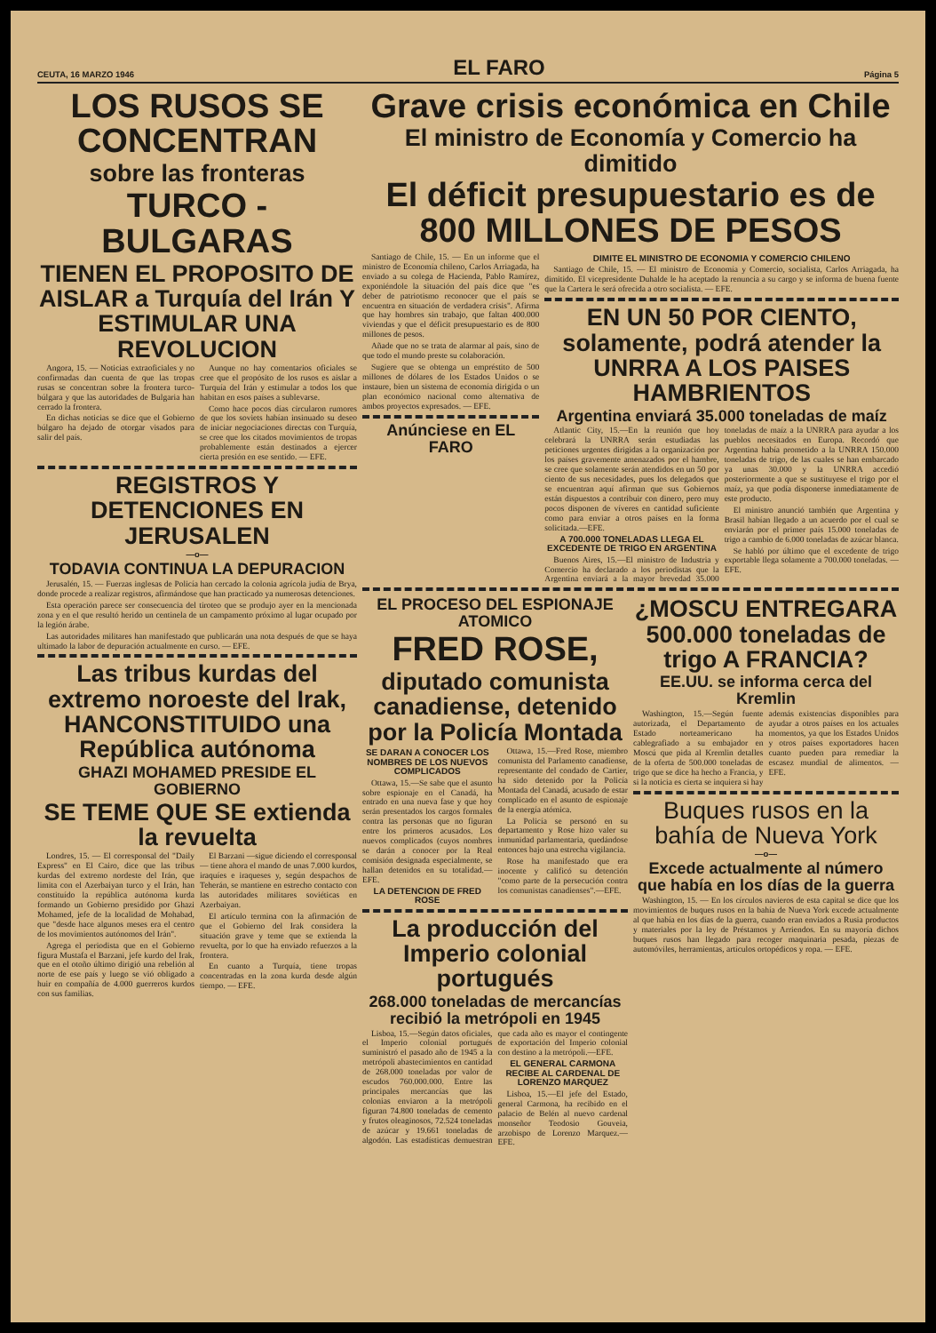CEUTA, 16 MARZO 1946 EL FARO Página 5
LOS RUSOS SE CONCENTRAN
sobre las fronteras
TURCO - BULGARAS
TIENEN EL PROPOSITO DE AISLAR a Turquía del Irán Y ESTIMULAR UNA REVOLUCION
Angora, 15. — Noticias extraoficiales y no confirmadas dan cuenta de que las tropas rusas se concentran sobre la frontera turco-búlgara y que las autoridades de Bulgaria han cerrado la frontera.
En dichas noticias se dice que el Gobierno búlgaro ha dejado de otorgar visados para salir del país.
Aunque no hay comentarios oficiales se cree que el propósito de los rusos es aislar a Turquía del Irán y estimular a todos los que habitan en esos países a sublevarse.
Como hace pocos días circularon rumores de que los soviets habían insinuado su deseo de iniciar negociaciones directas con Turquía, se cree que los citados movimientos de tropas probablemente están destinados a ejercer cierta presión en ese sentido. — EFE.
REGISTROS Y DETENCIONES EN JERUSALEN
—o—
TODAVIA CONTINUA LA DEPURACION
Jerusalén, 15. — Fuerzas inglesas de Policía han cercado la colonia agrícola judía de Brya, donde procede a realizar registros, afirmándose que han practicado ya numerosas detenciones.
Esta operación parece ser consecuencia del tiroteo que se produjo ayer en la mencionada zona y en el que resultó herido un centinela de un campamento próximo al lugar ocupado por la legión árabe.
Las autoridades militares han manifestado que publicarán una nota después de que se haya ultimado la labor de depuración actualmente en curso. — EFE.
Las tribus kurdas del extremo noroeste del Irak, HANCONSTITUIDO una República autónoma
GHAZI MOHAMED PRESIDE EL GOBIERNO
SE TEME QUE SE extienda la revuelta
Londres, 15. — El corresponsal del "Daily Express" en El Cairo, dice que las tribus kurdas del extremo nordeste del Irán, que limita con el Azerbaiyan turco y el Irán, han constituído la república autónoma kurda formando un Gobierno presidido por Ghazi Mohamed, jefe de la localidad de Mohabad, que "desde hace algunos meses era el centro de los movimientos autónomos del Irán".
Agrega el periodista que en el Gobierno figura Mustafa el Barzani, jefe kurdo del Irak, que en el otoño último dirigió una rebelión al norte de ese país y luego se vió obligado a huir en compañía de 4.000 guerreros kurdos con sus familias.
El Barzani —sigue diciendo el corresponsal— tiene ahora el mando de unas 7.000 kurdos, iraquíes e iraqueses y, según despachos de Teherán, se mantiene en estrecho contacto con las autoridades militares soviéticas en Azerbaiyan.
El artículo termina con la afirmación de que el Gobierno del Irak considera la situación grave y teme que se extienda la revuelta, por lo que ha enviado refuerzos a la frontera.
En cuanto a Turquía, tiene tropas concentradas en la zona kurda desde algún tiempo. — EFE.
Grave crisis económica en Chile
El ministro de Economía y Comercio ha dimitido
El déficit presupuestario es de 800 MILLONES DE PESOS
Santiago de Chile, 15. — En un informe que el ministro de Economía chileno, Carlos Arriagada, ha enviado a su colega de Hacienda, Pablo Ramírez, exponiéndole la situación del país dice que "es deber de patriotismo reconocer que el país se encuentra en situación de verdadera crisis". Afirma que hay hombres sin trabajo, que faltan 400.000 viviendas y que el déficit presupuestario es de 800 millones de pesos.
Añade que no se trata de alarmar al país, sino de que todo el mundo preste su colaboración.
Sugiere que se obtenga un empréstito de 500 millones de dólares de los Estados Unidos o se instaure, bien un sistema de economía dirigida o un plan económico nacional como alternativa de ambos proyectos expresados. — EFE.
Anúnciese en EL FARO
DIMITE EL MINISTRO DE ECONOMIA Y COMERCIO CHILENO
Santiago de Chile, 15. — El ministro de Economía y Comercio, socialista, Carlos Arriagada, ha dimitido. El vicepresidente Duhalde le ha aceptado la renuncia a su cargo y se informa de buena fuente que la Cartera le será ofrecida a otro socialista. — EFE.
EN UN 50 POR CIENTO, solamente, podrá atender la UNRRA A LOS PAISES HAMBRIENTOS
Argentina enviará 35.000 toneladas de maíz
Atlantic City, 15.—En la reunión que hoy celebrará la UNRRA serán estudiadas las peticiones urgentes dirigidas a la organización por los países gravemente amenazados por el hambre, se cree que solamente serán atendidos en un 50 por ciento de sus necesidades, pues los delegados que se encuentran aquí afirman que sus Gobiernos están dispuestos a contribuir con dinero, pero muy pocos disponen de víveres en cantidad suficiente como para enviar a otros países en la forma solicitada.—EFE.
A 700.000 TONELADAS LLEGA EL EXCEDENTE DE TRIGO EN ARGENTINA
Buenos Aires, 15.—El ministro de Industria y Comercio ha declarado a los periodistas que la Argentina enviará a la mayor brevedad 35.000 toneladas de maíz a la UNRRA para ayudar a los pueblos necesitados en Europa. Recordó que Argentina había prometido a la UNRRA 150.000 toneladas de trigo, de las cuales se han embarcado ya unas 30.000 y la UNRRA accedió posteriormente a que se sustituyese el trigo por el maíz, ya que podía disponerse inmediatamente de este producto.
El ministro anunció también que Argentina y Brasil habían llegado a un acuerdo por el cual se enviarán por el primer país 15.000 toneladas de trigo a cambio de 6.000 toneladas de azúcar blanca.
Se habló por último que el excedente de trigo exportable llega solamente a 700.000 toneladas. —EFE.
EL PROCESO DEL ESPIONAJE ATOMICO
FRED ROSE,
diputado comunista canadiense, detenido por la Policía Montada
SE DARAN A CONOCER LOS NOMBRES DE LOS NUEVOS COMPLICADOS
Ottawa, 15.—Se sabe que el asunto sobre espionaje en el Canadá, ha entrado en una nueva fase y que hoy serán presentados los cargos formales contra las personas que no figuran entre los primeros acusados. Los nuevos complicados (cuyos nombres se darán a conocer por la Real comisión designada especialmente, se hallan detenidos en su totalidad.—EFE.
LA DETENCION DE FRED ROSE
Ottawa, 15.—Fred Rose, miembro comunista del Parlamento canadiense, representante del condado de Cartier, ha sido detenido por la Policía Montada del Canadá, acusado de estar complicado en el asunto de espionaje de la energía atómica.
La Policía se personó en su departamento y Rose hizo valer su inmunidad parlamentaria, quedándose entonces bajo una estrecha vigilancia.
Rose ha manifestado que era inocente y calificó su detención "como parte de la persecución contra los comunistas canadienses".—EFE.
La producción del Imperio colonial portugués
268.000 toneladas de mercancías recibió la metrópoli en 1945
Lisboa, 15.—Según datos oficiales, el Imperio colonial portugués suministró el pasado año de 1945 a la metrópoli abastecimientos en cantidad de 268.000 toneladas por valor de escudos 760.000.000. Entre las principales mercancías que las colonias enviaron a la metrópoli figuran 74.800 toneladas de cemento y frutos oleaginosos, 72.524 toneladas de azúcar y 19.661 toneladas de algodón. Las estadísticas demuestran que cada año es mayor el contingente de exportación del Imperio colonial con destino a la metrópoli.—EFE.
EL GENERAL CARMONA RECIBE AL CARDENAL DE LORENZO MARQUEZ
Lisboa, 15.—El jefe del Estado, general Carmona, ha recibido en el palacio de Belén al nuevo cardenal monseñor Teodosio Gouveia, arzobispo de Lorenzo Marquez.—EFE.
¿MOSCU ENTREGARA 500.000 toneladas de trigo A FRANCIA?
EE.UU. se informa cerca del Kremlin
Washington, 15.—Según fuente autorizada, el Departamento de Estado norteamericano ha cablegrafiado a su embajador en Moscú que pida al Kremlin detalles de la oferta de 500.000 toneladas de trigo que se dice ha hecho a Francia, y si la noticia es cierta se inquiera si hay además existencias disponibles para ayudar a otros países en los actuales momentos, ya que los Estados Unidos y otros países exportadores hacen cuanto pueden para remediar la escasez mundial de alimentos. — EFE.
Buques rusos en la bahía de Nueva York
—o—
Excede actualmente al número que había en los días de la guerra
Washington, 15. — En los círculos navieros de esta capital se dice que los movimientos de buques rusos en la bahía de Nueva York excede actualmente al que había en los días de la guerra, cuando eran enviados a Rusia productos y materiales por la ley de Préstamos y Arriendos. En su mayoría dichos buques rusos han llegado para recoger maquinaria pesada, piezas de automóviles, herramientas, artículos ortopédicos y ropa. — EFE.